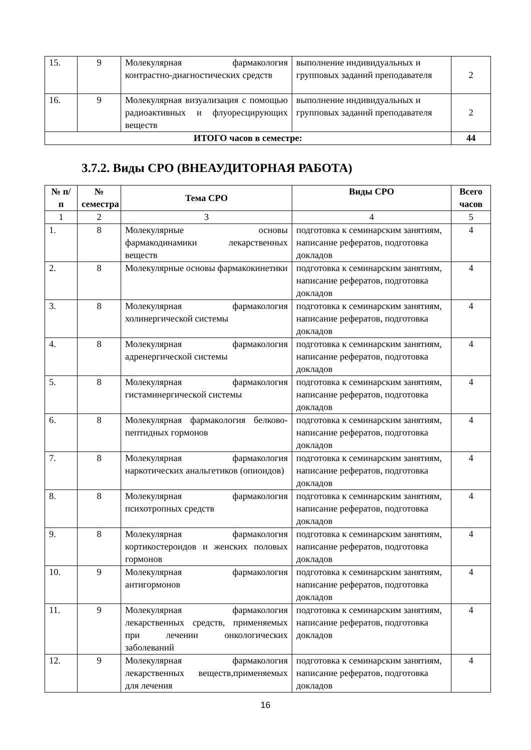| 15. | 9 | Молекулярная фармакология контрастно-диагностических средств | выполнение индивидуальных и групповых заданий преподавателя | 2 |
| 16. | 9 | Молекулярная визуализация с помощью радиоактивных и флуоресцирующих веществ | выполнение индивидуальных и групповых заданий преподавателя | 2 |
| ИТОГО часов в семестре: | | | | 44 |
3.7.2. Виды СРО (ВНЕАУДИТОРНАЯ РАБОТА)
| № п/п | № семестра | Тема СРО | Виды СРО | Всего часов |
| --- | --- | --- | --- | --- |
| 1 | 2 | 3 | 4 | 5 |
| 1. | 8 | Молекулярные основы фармакодинамики лекарственных веществ | подготовка к семинарским занятиям, написание рефератов, подготовка докладов | 4 |
| 2. | 8 | Молекулярные основы фармакокинетики | подготовка к семинарским занятиям, написание рефератов, подготовка докладов | 4 |
| 3. | 8 | Молекулярная фармакология холинергической системы | подготовка к семинарским занятиям, написание рефератов, подготовка докладов | 4 |
| 4. | 8 | Молекулярная фармакология адренергической системы | подготовка к семинарским занятиям, написание рефератов, подготовка докладов | 4 |
| 5. | 8 | Молекулярная фармакология гистаминергической системы | подготовка к семинарским занятиям, написание рефератов, подготовка докладов | 4 |
| 6. | 8 | Молекулярная фармакология белково-пептидных гормонов | подготовка к семинарским занятиям, написание рефератов, подготовка докладов | 4 |
| 7. | 8 | Молекулярная фармакология наркотических анальгетиков (опиоидов) | подготовка к семинарским занятиям, написание рефератов, подготовка докладов | 4 |
| 8. | 8 | Молекулярная фармакология психотропных средств | подготовка к семинарским занятиям, написание рефератов, подготовка докладов | 4 |
| 9. | 8 | Молекулярная фармакология кортикостероидов и женских половых гормонов | подготовка к семинарским занятиям, написание рефератов, подготовка докладов | 4 |
| 10. | 9 | Молекулярная фармакология антигормонов | подготовка к семинарским занятиям, написание рефератов, подготовка докладов | 4 |
| 11. | 9 | Молекулярная фармакология лекарственных средств, применяемых при лечении онкологических заболеваний | подготовка к семинарским занятиям, написание рефератов, подготовка докладов | 4 |
| 12. | 9 | Молекулярная фармакология лекарственных веществ,применяемых для лечения | подготовка к семинарским занятиям, написание рефератов, подготовка докладов | 4 |
16